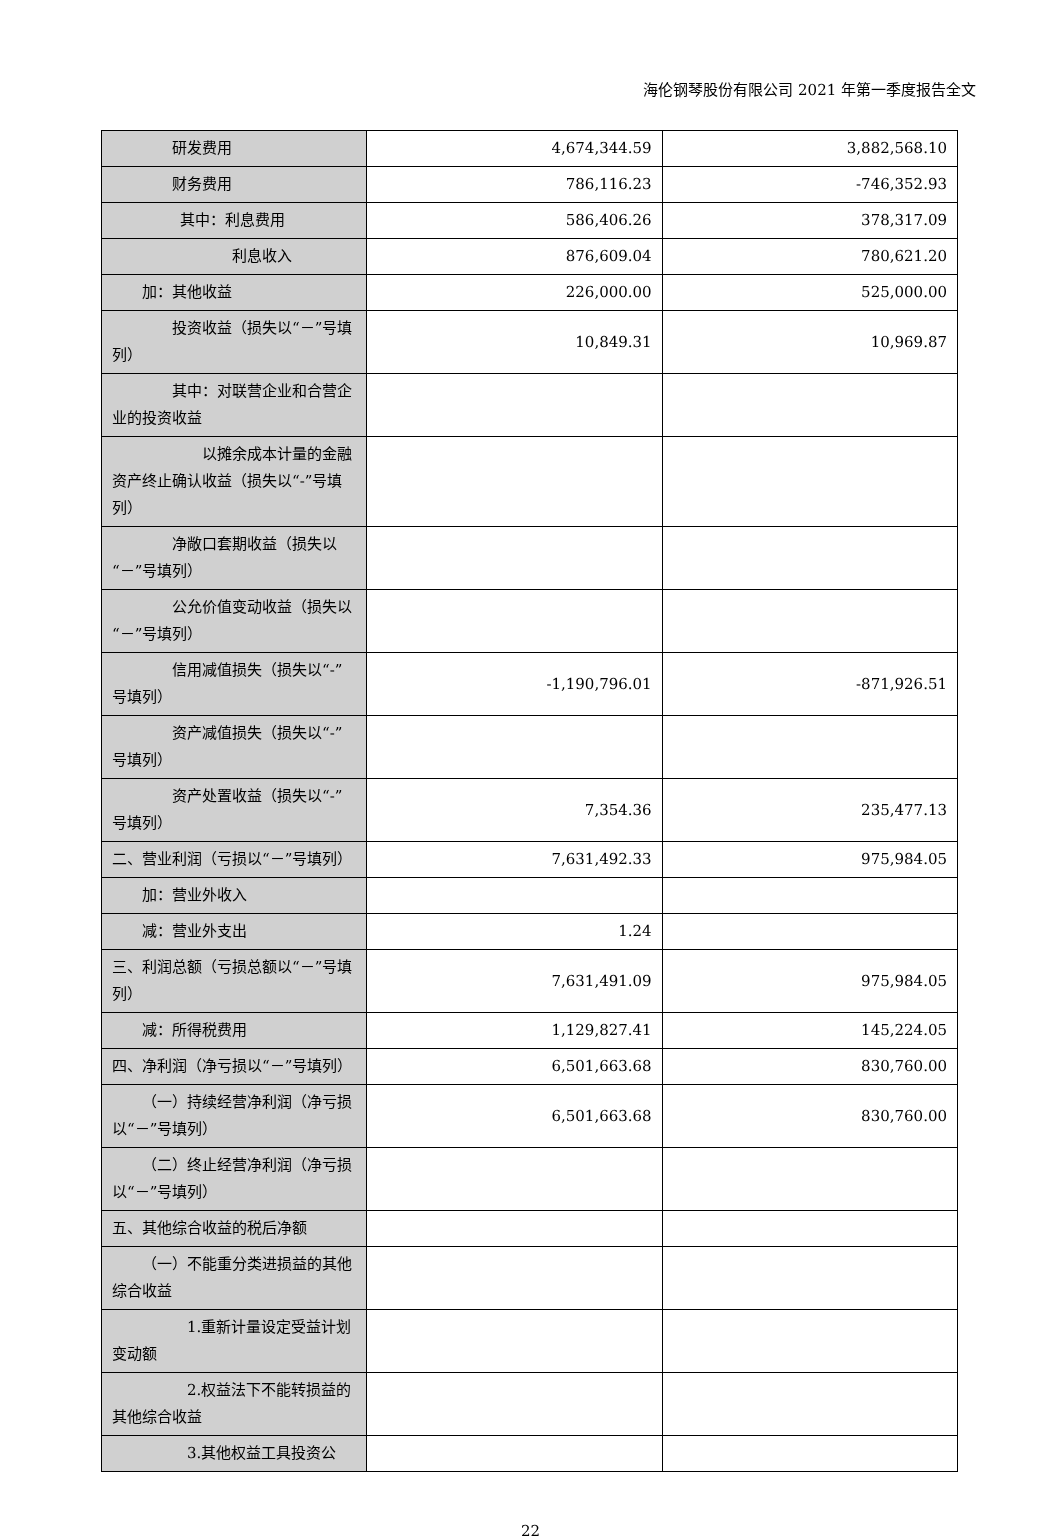海伦钢琴股份有限公司 2021 年第一季度报告全文
| 研发费用 | 4,674,344.59 | 3,882,568.10 |
| 财务费用 | 786,116.23 | -746,352.93 |
| 其中：利息费用 | 586,406.26 | 378,317.09 |
| 利息收入 | 876,609.04 | 780,621.20 |
| 加：其他收益 | 226,000.00 | 525,000.00 |
| 投资收益（损失以“－”号填列） | 10,849.31 | 10,969.87 |
| 其中：对联营企业和合营企业的投资收益 | | |
| 以摊余成本计量的金融资产终止确认收益（损失以“-”号填列） | | |
| 净敞口套期收益（损失以“－”号填列） | | |
| 公允价值变动收益（损失以“－”号填列） | | |
| 信用减值损失（损失以“-”号填列） | -1,190,796.01 | -871,926.51 |
| 资产减值损失（损失以“-”号填列） | | |
| 资产处置收益（损失以“-”号填列） | 7,354.36 | 235,477.13 |
| 二、营业利润（亏损以“－”号填列） | 7,631,492.33 | 975,984.05 |
| 加：营业外收入 | | |
| 减：营业外支出 | 1.24 | |
| 三、利润总额（亏损总额以“－”号填列） | 7,631,491.09 | 975,984.05 |
| 减：所得税费用 | 1,129,827.41 | 145,224.05 |
| 四、净利润（净亏损以“－”号填列） | 6,501,663.68 | 830,760.00 |
| （一）持续经营净利润（净亏损以“－”号填列） | 6,501,663.68 | 830,760.00 |
| （二）终止经营净利润（净亏损以“－”号填列） | | |
| 五、其他综合收益的税后净额 | | |
| （一）不能重分类进损益的其他综合收益 | | |
| 1.重新计量设定受益计划变动额 | | |
| 2.权益法下不能转损益的其他综合收益 | | |
| 3.其他权益工具投资公 | | |
22